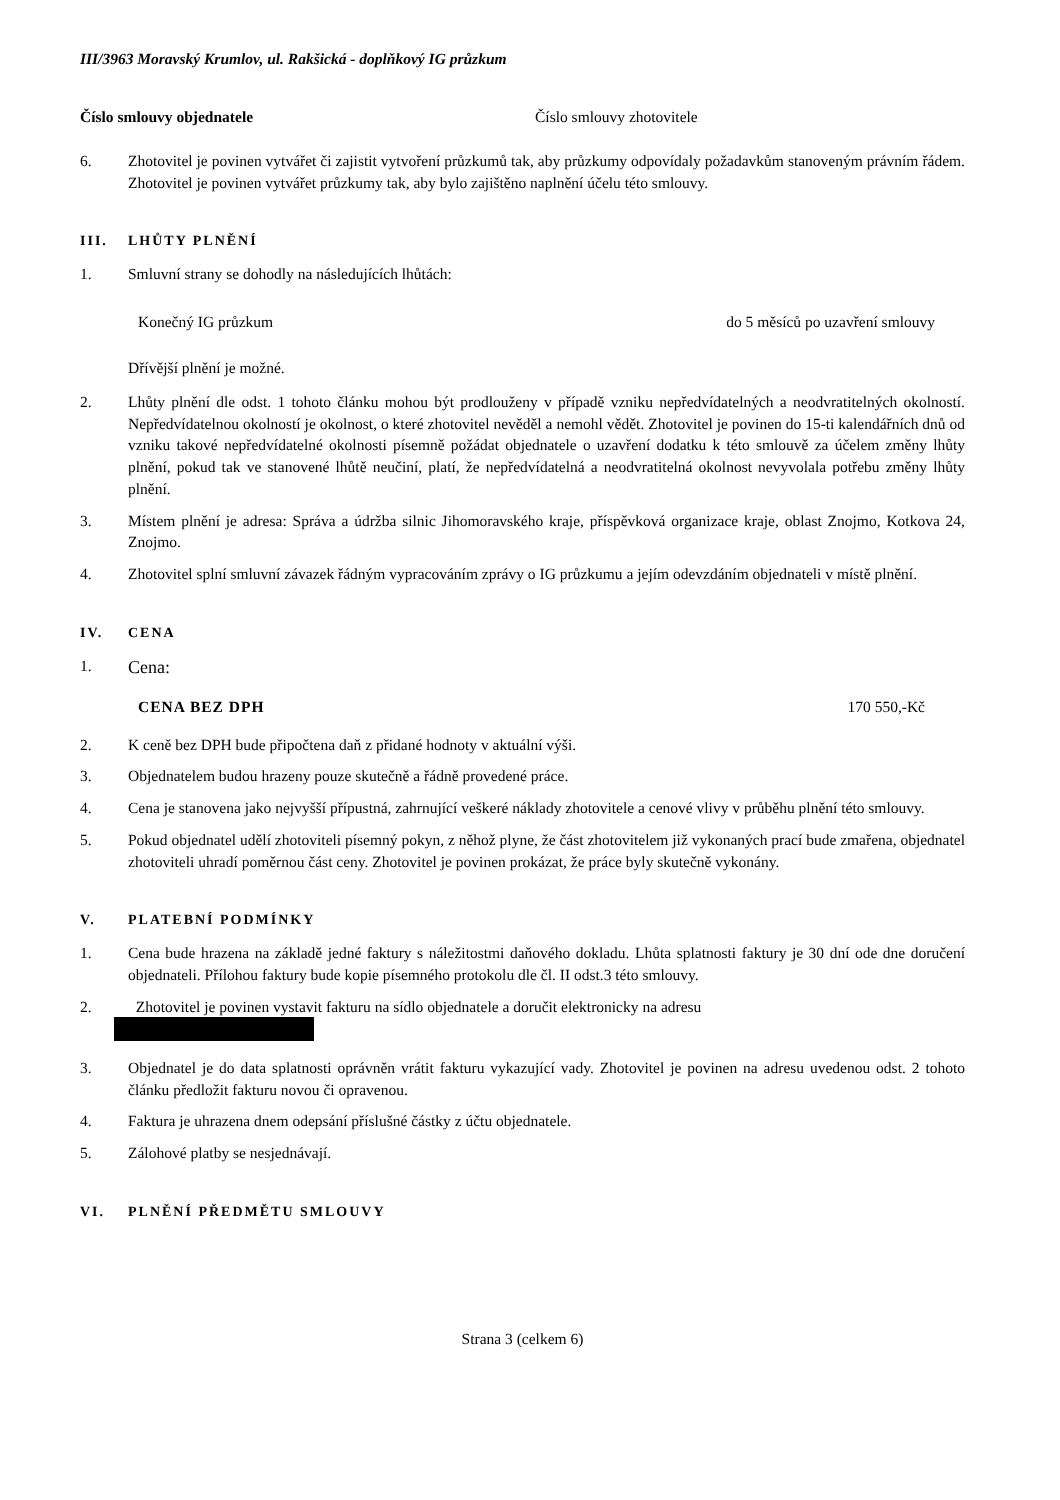III/3963 Moravský Krumlov, ul. Rakšická - doplňkový IG průzkum
Číslo smlouvy objednatele Číslo smlouvy zhotovitele
6. Zhotovitel je povinen vytvářet či zajistit vytvoření průzkumů tak, aby průzkumy odpovídaly požadavkům stanoveným právním řádem. Zhotovitel je povinen vytvářet průzkumy tak, aby bylo zajištěno naplnění účelu této smlouvy.
III. LHŮTY PLNĚNÍ
1. Smluvní strany se dohodly na následujících lhůtách:
Konečný IG průzkum do 5 měsíců po uzavření smlouvy
Dřívější plnění je možné.
2. Lhůty plnění dle odst. 1 tohoto článku mohou být prodlouženy v případě vzniku nepředvídatelných a neodvratitelných okolností. Nepředvídatelnou okolností je okolnost, o které zhotovitel nevěděl a nemohl vědět. Zhotovitel je povinen do 15-ti kalendářních dnů od vzniku takové nepředvídatelné okolnosti písemně požádat objednatele o uzavření dodatku k této smlouvě za účelem změny lhůty plnění, pokud tak ve stanovené lhůtě neučiní, platí, že nepředvídatelná a neodvratitelná okolnost nevyvolala potřebu změny lhůty plnění.
3. Místem plnění je adresa: Správa a údržba silnic Jihomoravského kraje, příspěvková organizace kraje, oblast Znojmo, Kotkova 24, Znojmo.
4. Zhotovitel splní smluvní závazek řádným vypracováním zprávy o IG průzkumu a jejím odevzdáním objednateli v místě plnění.
IV. CENA
1. Cena:
CENA BEZ DPH 170 550,-Kč
2. K ceně bez DPH bude připočtena daň z přidané hodnoty v aktuální výši.
3. Objednatelem budou hrazeny pouze skutečně a řádně provedené práce.
4. Cena je stanovena jako nejvyšší přípustná, zahrnující veškeré náklady zhotovitele a cenové vlivy v průběhu plnění této smlouvy.
5. Pokud objednatel udělí zhotoviteli písemný pokyn, z něhož plyne, že část zhotovitelem již vykonaných prací bude zmařena, objednatel zhotoviteli uhradí poměrnou část ceny. Zhotovitel je povinen prokázat, že práce byly skutečně vykonány.
V. PLATEBNÍ PODMÍNKY
1. Cena bude hrazena na základě jedné faktury s náležitostmi daňového dokladu. Lhůta splatnosti faktury je 30 dní ode dne doručení objednateli. Přílohou faktury bude kopie písemného protokolu dle čl. II odst.3 této smlouvy.
2. Zhotovitel je povinen vystavit fakturu na sídlo objednatele a doručit elektronicky na adresu
3. Objednatel je do data splatnosti oprávněn vrátit fakturu vykazující vady. Zhotovitel je povinen na adresu uvedenou odst. 2 tohoto článku předložit fakturu novou či opravenou.
4. Faktura je uhrazena dnem odepsání příslušné částky z účtu objednatele.
5. Zálohové platby se nesjednávají.
VI. PLNĚNÍ PŘEDMĚTU SMLOUVY
Strana 3 (celkem 6)